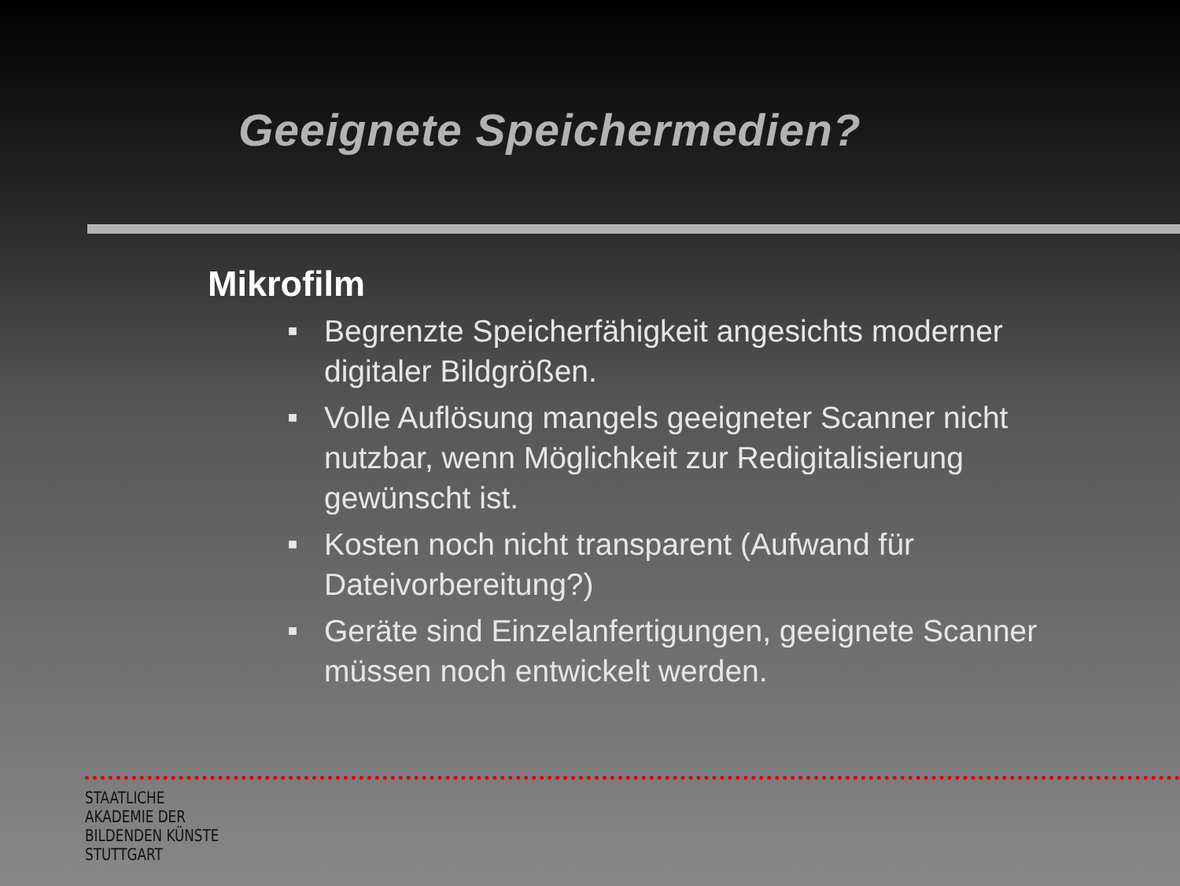Geeignete Speichermedien?
Mikrofilm
■ Begrenzte Speicherfähigkeit angesichts moderner digitaler Bildgrößen.
■ Volle Auflösung mangels geeigneter Scanner nicht nutzbar, wenn Möglichkeit zur Redigitalisierung gewünscht ist.
■ Kosten noch nicht transparent (Aufwand für Dateivorbereitung?)
■ Geräte sind Einzelanfertigungen, geeignete Scanner müssen noch entwickelt werden.
STAATLICHE
AKADEMIE DER
BILDENDEN KÜNSTE
STUTTGART